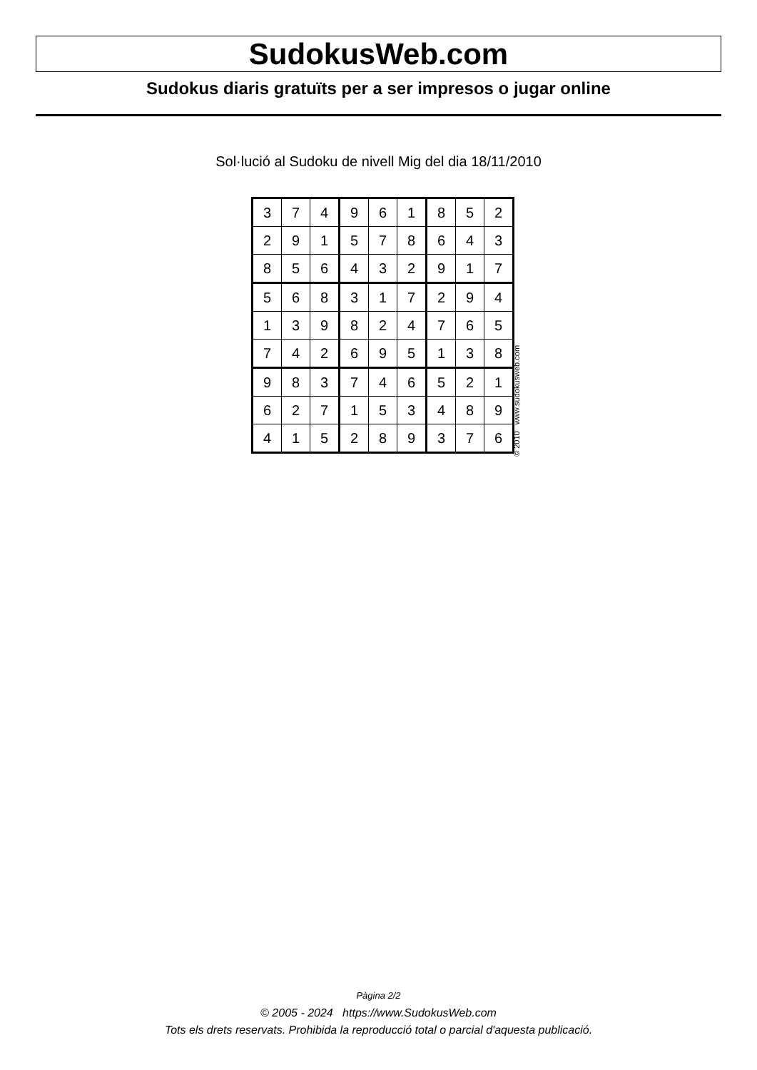SudokusWeb.com
Sudokus diaris gratuïts per a ser impresos o jugar online
Sol·lució al Sudoku de nivell Mig del dia 18/11/2010
| 3 | 7 | 4 | 9 | 6 | 1 | 8 | 5 | 2 |
| 2 | 9 | 1 | 5 | 7 | 8 | 6 | 4 | 3 |
| 8 | 5 | 6 | 4 | 3 | 2 | 9 | 1 | 7 |
| 5 | 6 | 8 | 3 | 1 | 7 | 2 | 9 | 4 |
| 1 | 3 | 9 | 8 | 2 | 4 | 7 | 6 | 5 |
| 7 | 4 | 2 | 6 | 9 | 5 | 1 | 3 | 8 |
| 9 | 8 | 3 | 7 | 4 | 6 | 5 | 2 | 1 |
| 6 | 2 | 7 | 1 | 5 | 3 | 4 | 8 | 9 |
| 4 | 1 | 5 | 2 | 8 | 9 | 3 | 7 | 6 |
© 2010 www.sudokusweb.com
Pàgina 2/2
© 2005 - 2024 https://www.SudokusWeb.com
Tots els drets reservats. Prohibida la reproducció total o parcial d'aquesta publicació.